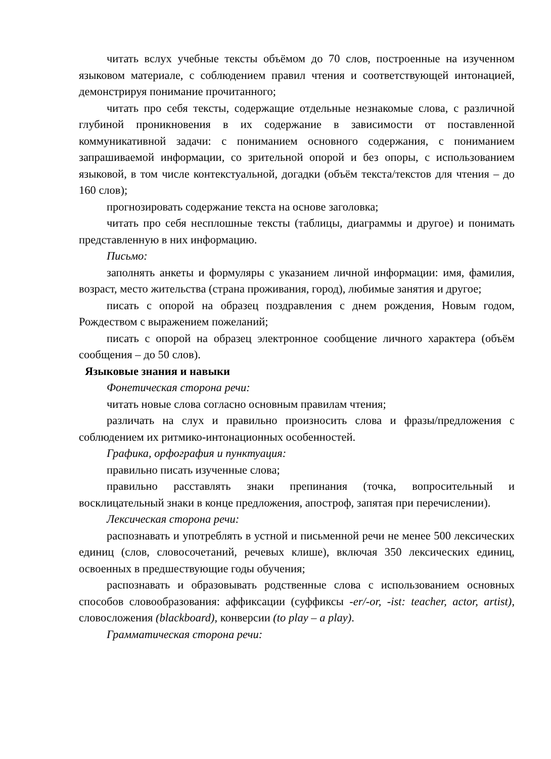читать вслух учебные тексты объёмом до 70 слов, построенные на изученном языковом материале, с соблюдением правил чтения и соответствующей интонацией, демонстрируя понимание прочитанного;
читать про себя тексты, содержащие отдельные незнакомые слова, с различной глубиной проникновения в их содержание в зависимости от поставленной коммуникативной задачи: с пониманием основного содержания, с пониманием запрашиваемой информации, со зрительной опорой и без опоры, с использованием языковой, в том числе контекстуальной, догадки (объём текста/текстов для чтения – до 160 слов);
прогнозировать содержание текста на основе заголовка;
читать про себя несплошные тексты (таблицы, диаграммы и другое) и понимать представленную в них информацию.
Письмо:
заполнять анкеты и формуляры с указанием личной информации: имя, фамилия, возраст, место жительства (страна проживания, город), любимые занятия и другое;
писать с опорой на образец поздравления с днем рождения, Новым годом, Рождеством с выражением пожеланий;
писать с опорой на образец электронное сообщение личного характера (объём сообщения – до 50 слов).
Языковые знания и навыки
Фонетическая сторона речи:
читать новые слова согласно основным правилам чтения;
различать на слух и правильно произносить слова и фразы/предложения с соблюдением их ритмико-интонационных особенностей.
Графика, орфография и пунктуация:
правильно писать изученные слова;
правильно расставлять знаки препинания (точка, вопросительный и восклицательный знаки в конце предложения, апостроф, запятая при перечислении).
Лексическая сторона речи:
распознавать и употреблять в устной и письменной речи не менее 500 лексических единиц (слов, словосочетаний, речевых клише), включая 350 лексических единиц, освоенных в предшествующие годы обучения;
распознавать и образовывать родственные слова с использованием основных способов словообразования: аффиксации (суффиксы -er/-or, -ist: teacher, actor, artist), словосложения (blackboard), конверсии (to play – a play).
Грамматическая сторона речи: